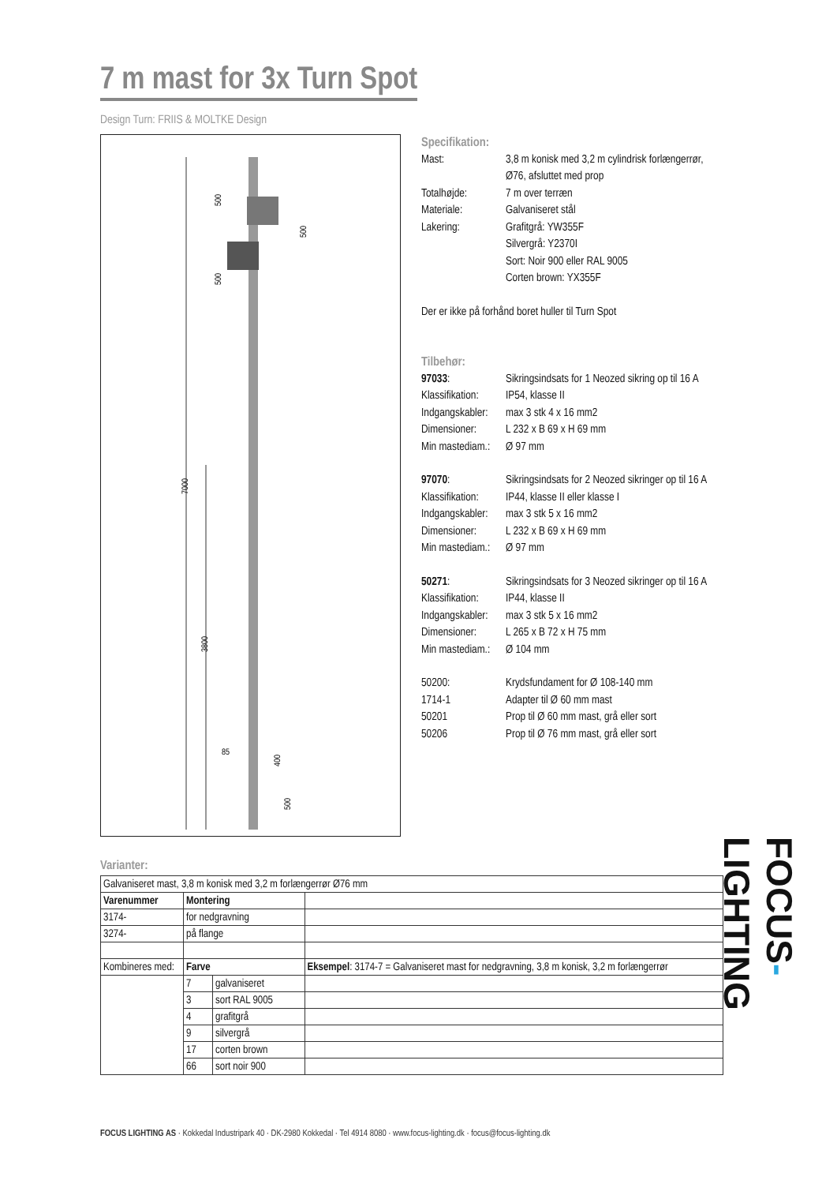7 m mast for 3x Turn Spot
Design Turn: FRIIS & MOLTKE Design
7000
3800
500
500
500
85
400
500
Specifikation:
Mast: 3,8 m konisk med 3,2 m cylindrisk forlængerrør,
Ø76, afsluttet med prop
Totalhøjde: 7 m over terræn
Materiale: Galvaniseret stål
Lakering: Grafitgrå: YW355F
Silvergrå: Y2370I
Sort: Noir 900 eller RAL 9005
Corten brown: YX355F
Der er ikke på forhånd boret huller til Turn Spot
Tilbehør:
97033: Sikringsindsats for 1 Neozed sikring op til 16 A
Klassifikation: IP54, klasse II
Indgangskabler: max 3 stk 4 x 16 mm2
Dimensioner: L 232 x B 69 x H 69 mm
Min mastediam.: Ø 97 mm
97070: Sikringsindsats for 2 Neozed sikringer op til 16 A
Klassifikation: IP44, klasse II eller klasse I
Indgangskabler: max 3 stk 5 x 16 mm2
Dimensioner: L 232 x B 69 x H 69 mm
Min mastediam.: Ø 97 mm
50271: Sikringsindsats for 3 Neozed sikringer op til 16 A
Klassifikation: IP44, klasse II
Indgangskabler: max 3 stk 5 x 16 mm2
Dimensioner: L 265 x B 72 x H 75 mm
Min mastediam.: Ø 104 mm
50200: Krydsfundament for Ø 108-140 mm
1714-1 Adapter til Ø 60 mm mast
50201 Prop til Ø 60 mm mast, grå eller sort
50206 Prop til Ø 76 mm mast, grå eller sort
Varianter:
| Galvaniseret mast, 3,8 m konisk med 3,2 m forlængerrør Ø76 mm | | | |
| Varenummer | Montering | | |
| 3174- | for nedgravning | | |
| 3274- | på flange | | |
| Kombineres med: | Farve | | Eksempel : 3174-7 = Galvaniseret mast for nedgravning, 3,8 m konisk, 3,2 m forlængerrør |
| | 7 | galvaniseret | |
| | 3 | sort RAL 9005 | |
| | 4 | grafitgrå | |
| | 9 | silvergrå | |
| | 17 | corten brown | |
| | 66 | sort noir 900 | |
FOCUS-LIGHTING
FOCUS LIGHTING AS · Kokkedal Industripark 40 · DK-2980 Kokkedal · Tel 4914 8080 · www.focus-lighting.dk · focus@focus-lighting.dk